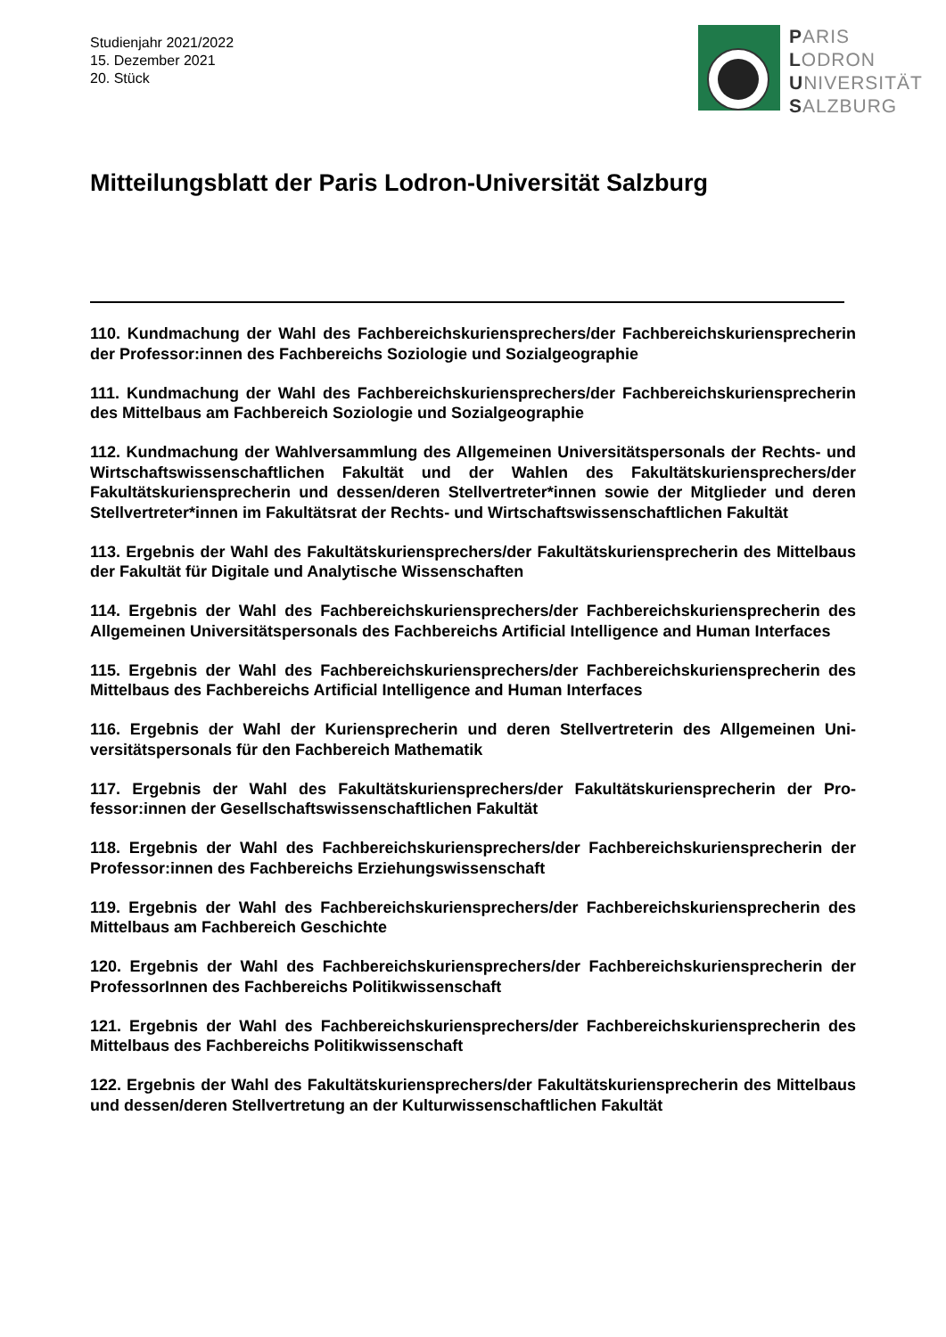Studienjahr 2021/2022
15. Dezember 2021
20. Stück
PARIS
LODRON
UNIVERSITÄT
SALZBURG
Mitteilungsblatt der Paris Lodron-Universität Salzburg
110. Kundmachung der Wahl des Fachbereichskuriensprechers/der Fachbereichskurien­sprecherin der Professor:innen des Fachbereichs Soziologie und Sozialgeographie
111. Kundmachung der Wahl des Fachbereichskuriensprechers/der Fachbereichskurien­sprecherin des Mittelbaus am Fachbereich Soziologie und Sozialgeographie
112. Kundmachung der Wahlversammlung des Allgemeinen Universitätspersonals der Rechts- und Wirtschaftswissenschaftlichen Fakultät und der Wahlen des Fakultätskurien­sprechers/der Fakultätskuriensprecherin und dessen/deren Stellvertreter*innen sowie der Mitglieder und deren Stellvertreter*innen im Fakultätsrat der Rechts- und Wirtschaftswissen­schaftlichen Fakultät
113. Ergebnis der Wahl des Fakultätskuriensprechers/der Fakultätskuriensprecherin des Mit­telbaus der Fakultät für Digitale und Analytische Wissenschaften
114. Ergebnis der Wahl des Fachbereichskuriensprechers/der Fachbereichskuriensprecherin des Allgemeinen Universitätspersonals des Fachbereichs Artificial Intelligence and Human Interfaces
115. Ergebnis der Wahl des Fachbereichskuriensprechers/der Fachbereichskuriensprecherin des Mittelbaus des Fachbereichs Artificial Intelligence and Human Interfaces
116. Ergebnis der Wahl der Kuriensprecherin und deren Stellvertreterin des Allgemeinen Uni­versitätspersonals für den Fachbereich Mathematik
117. Ergebnis der Wahl des Fakultätskuriensprechers/der Fakultätskuriensprecherin der Pro­fessor:innen der Gesellschaftswissenschaftlichen Fakultät
118. Ergebnis der Wahl des Fachbereichskuriensprechers/der Fachbereichskuriensprecherin der Professor:innen des Fachbereichs Erziehungswissenschaft
119. Ergebnis der Wahl des Fachbereichskuriensprechers/der Fachbereichskurienspreche­rin des Mittelbaus am Fachbereich Geschichte
120. Ergebnis der Wahl des Fachbereichskuriensprechers/der Fachbereichskuriensprecherin der ProfessorInnen des Fachbereichs Politikwissenschaft
121. Ergebnis der Wahl des Fachbereichskuriensprechers/der Fachbereichskuriensprecherin des Mittelbaus des Fachbereichs Politikwissenschaft
122. Ergebnis der Wahl des Fakultätskuriensprechers/der Fakultätskuriensprecherin des Mit­telbaus und dessen/deren Stellvertretung an der Kulturwissenschaftlichen Fakultät